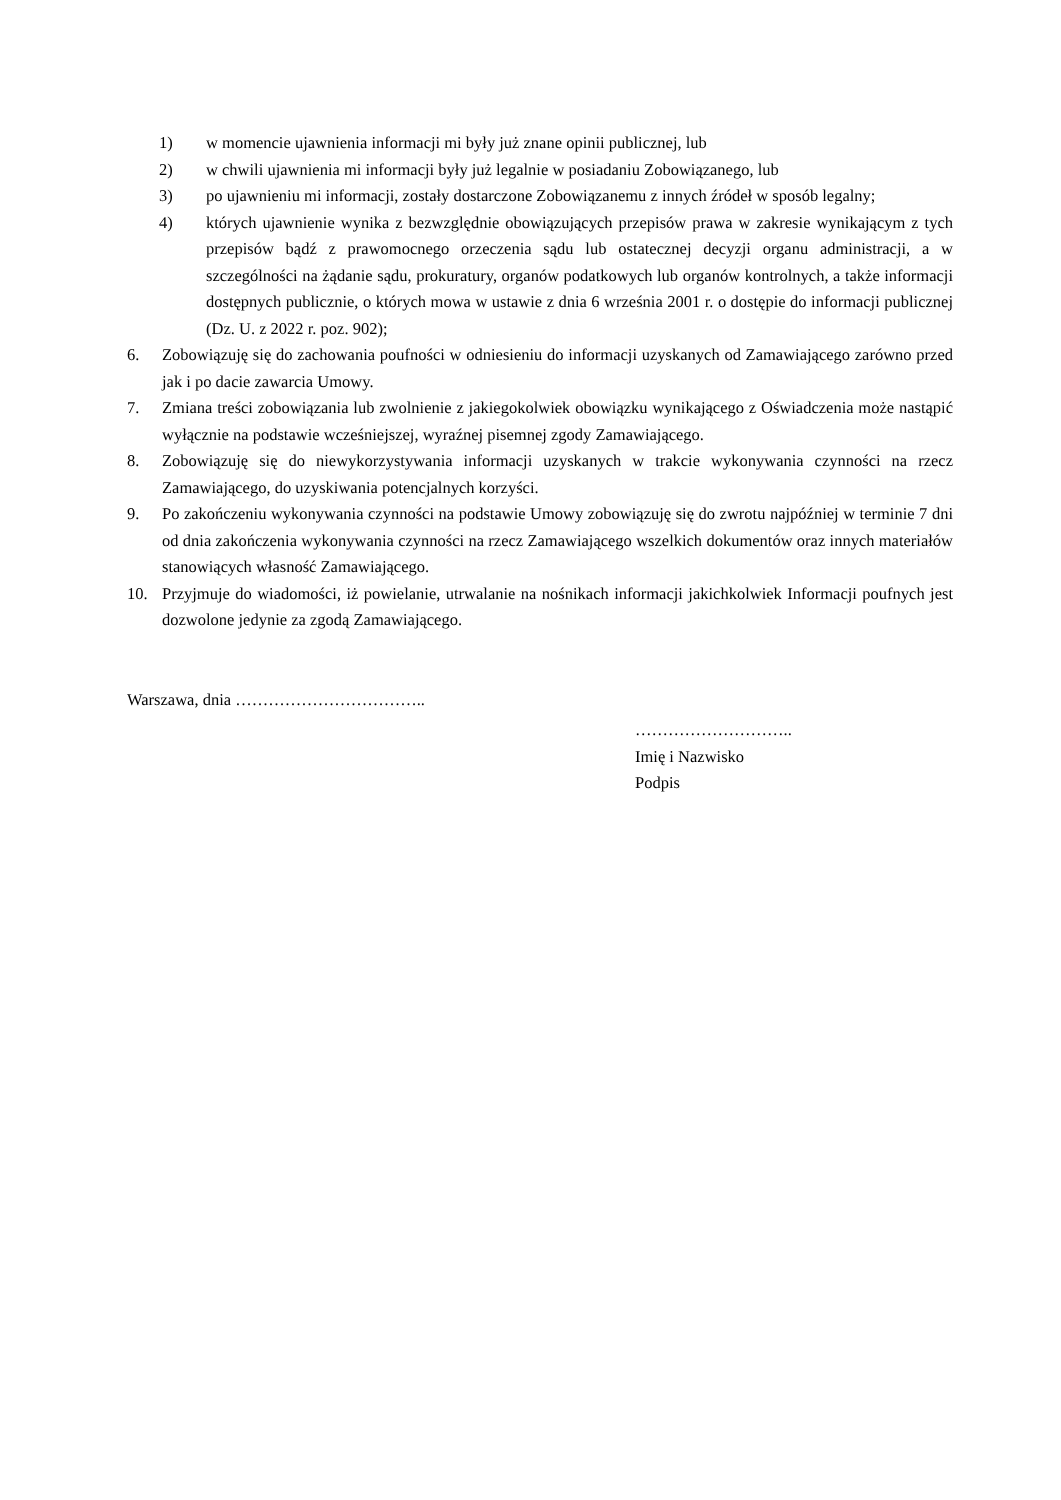1) w momencie ujawnienia informacji mi były już znane opinii publicznej, lub
2) w chwili ujawnienia mi informacji były już legalnie w posiadaniu Zobowiązanego, lub
3) po ujawnieniu mi informacji, zostały dostarczone Zobowiązanemu z innych źródeł w sposób legalny;
4) których ujawnienie wynika z bezwzględnie obowiązujących przepisów prawa w zakresie wynikającym z tych przepisów bądź z prawomocnego orzeczenia sądu lub ostatecznej decyzji organu administracji, a w szczególności na żądanie sądu, prokuratury, organów podatkowych lub organów kontrolnych, a także informacji dostępnych publicznie, o których mowa w ustawie z dnia 6 września 2001 r. o dostępie do informacji publicznej (Dz. U. z 2022 r. poz. 902);
6. Zobowiązuję się do zachowania poufności w odniesieniu do informacji uzyskanych od Zamawiającego zarówno przed jak i po dacie zawarcia Umowy.
7. Zmiana treści zobowiązania lub zwolnienie z jakiegokolwiek obowiązku wynikającego z Oświadczenia może nastąpić wyłącznie na podstawie wcześniejszej, wyraźnej pisemnej zgody Zamawiającego.
8. Zobowiązuję się do niewykorzystywania informacji uzyskanych w trakcie wykonywania czynności na rzecz Zamawiającego, do uzyskiwania potencjalnych korzyści.
9. Po zakończeniu wykonywania czynności na podstawie Umowy zobowiązuję się do zwrotu najpóźniej w terminie 7 dni od dnia zakończenia wykonywania czynności na rzecz Zamawiającego wszelkich dokumentów oraz innych materiałów stanowiących własność Zamawiającego.
10. Przyjmuje do wiadomości, iż powielanie, utrwalanie na nośnikach informacji jakichkolwiek Informacji poufnych jest dozwolone jedynie za zgodą Zamawiającego.
Warszawa, dnia ……………………………..
………………………..
Imię i Nazwisko
Podpis